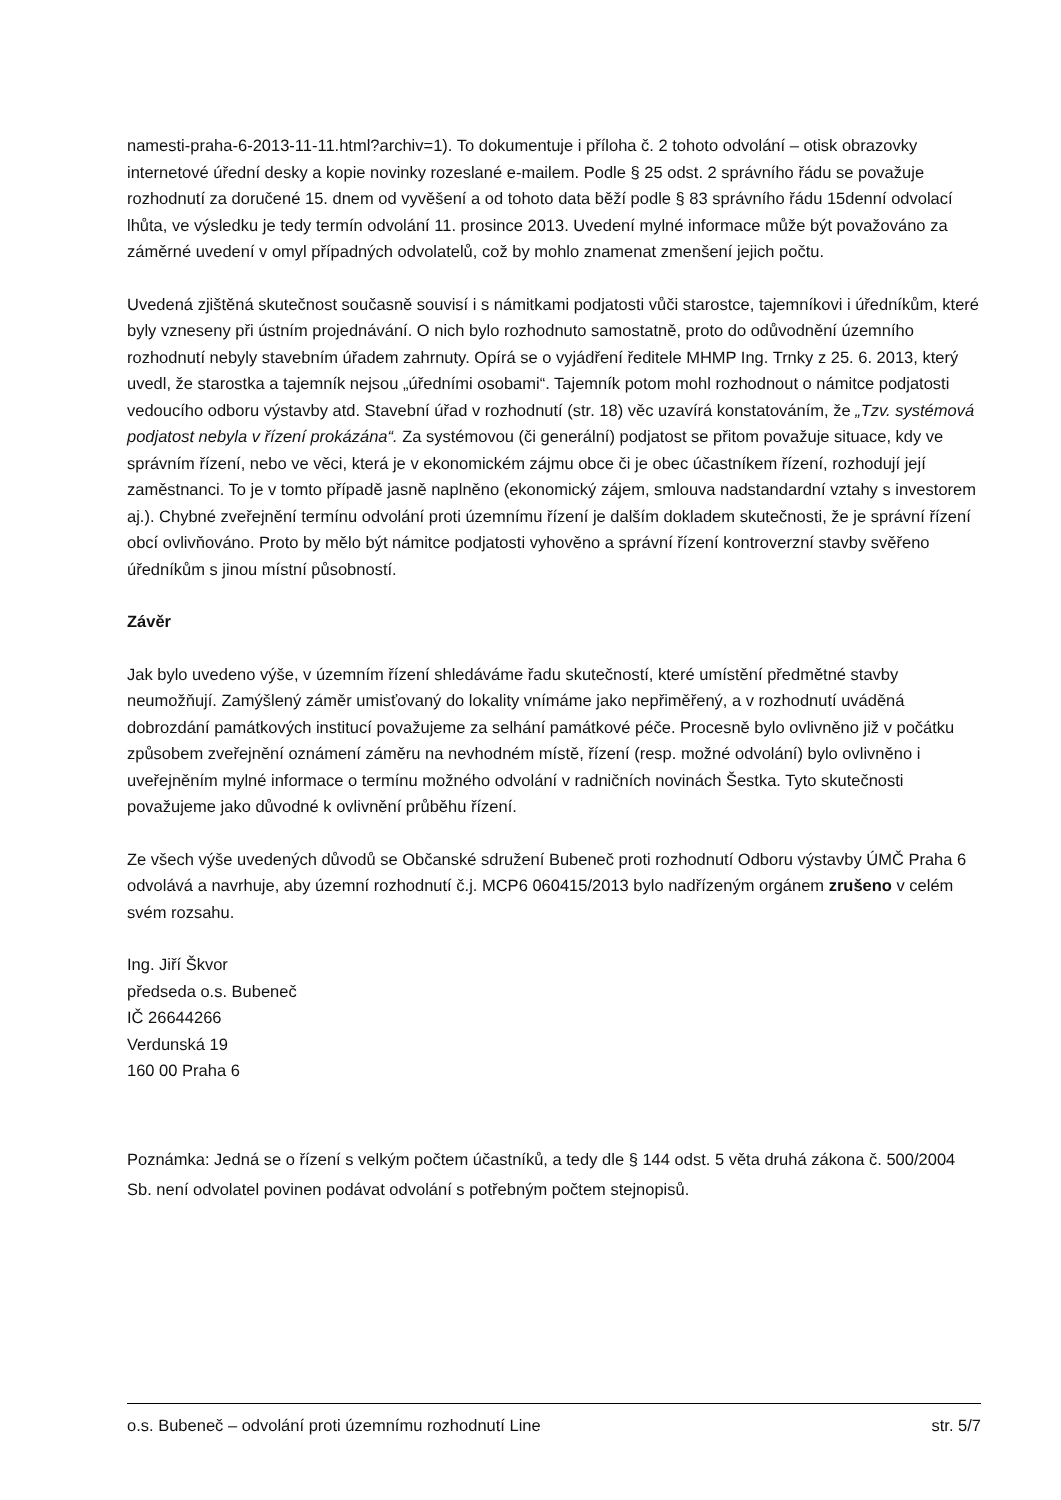namesti-praha-6-2013-11-11.html?archiv=1). To dokumentuje i příloha č. 2 tohoto odvolání – otisk obrazovky internetové úřední desky a kopie novinky rozeslané e-mailem. Podle § 25 odst. 2 správního řádu se považuje rozhodnutí za doručené 15. dnem od vyvěšení a od tohoto data běží podle § 83 správního řádu 15denní odvolací lhůta, ve výsledku je tedy termín odvolání 11. prosince 2013. Uvedení mylné informace může být považováno za záměrné uvedení v omyl případných odvolatelů, což by mohlo znamenat zmenšení jejich počtu.
Uvedená zjištěná skutečnost současně souvisí i s námitkami podjatosti vůči starostce, tajemníkovi i úředníkům, které byly vzneseny při ústním projednávání. O nich bylo rozhodnuto samostatně, proto do odůvodnění územního rozhodnutí nebyly stavebním úřadem zahrnuty. Opírá se o vyjádření ředitele MHMP Ing. Trnky z 25. 6. 2013, který uvedl, že starostka a tajemník nejsou „úředními osobami“. Tajemník potom mohl rozhodnout o námitce podjatosti vedoucího odboru výstavby atd. Stavební úřad v rozhodnutí (str. 18) věc uzavírá konstatováním, že „Tzv. systémová podjatost nebyla v řízení prokázána“. Za systémovou (či generální) podjatost se přitom považuje situace, kdy ve správním řízení, nebo ve věci, která je v ekonomickém zájmu obce či je obec účastníkem řízení, rozhodují její zaměstnanci. To je v tomto případě jasně naplněno (ekonomický zájem, smlouva nadstandardní vztahy s investorem aj.). Chybné zveřejnění termínu odvolání proti územnímu řízení je dalším dokladem skutečnosti, že je správní řízení obcí ovlivňováno. Proto by mělo být námitce podjatosti vyhověno a správní řízení kontroverzní stavby svěřeno úředníkům s jinou místní působností.
Závěr
Jak bylo uvedeno výše, v územním řízení shledáváme řadu skutečností, které umístění předmětné stavby neumožňují. Zamýšlený záměr umisťovaný do lokality vnímáme jako nepřiměřený, a v rozhodnutí uváděná dobrozdání památkových institucí považujeme za selhání památkové péče. Procesně bylo ovlivněno již v počátku způsobem zveřejnění oznámení záměru na nevhodném místě, řízení (resp. možné odvolání) bylo ovlivněno i uveřejněním mylné informace o termínu možného odvolání v radničních novinách Šestka. Tyto skutečnosti považujeme jako důvodné k ovlivnění průběhu řízení.
Ze všech výše uvedených důvodů se Občanské sdružení Bubeneč proti rozhodnutí Odboru výstavby ÚMČ Praha 6 odvolává a navrhuje, aby územní rozhodnutí č.j. MCP6 060415/2013 bylo nadřízeným orgánem zrušeno v celém svém rozsahu.
Ing. Jiří Škvor
předseda o.s. Bubeneč
IČ 26644266
Verdunská 19
160 00 Praha 6
Poznámka: Jedná se o řízení s velkým počtem účastníků, a tedy dle § 144 odst. 5 věta druhá zákona č. 500/2004 Sb. není odvolatel povinen podávat odvolání s potřebným počtem stejnopisů.
o.s. Bubeneč – odvolání proti územnímu rozhodnutí Line str. 5/7